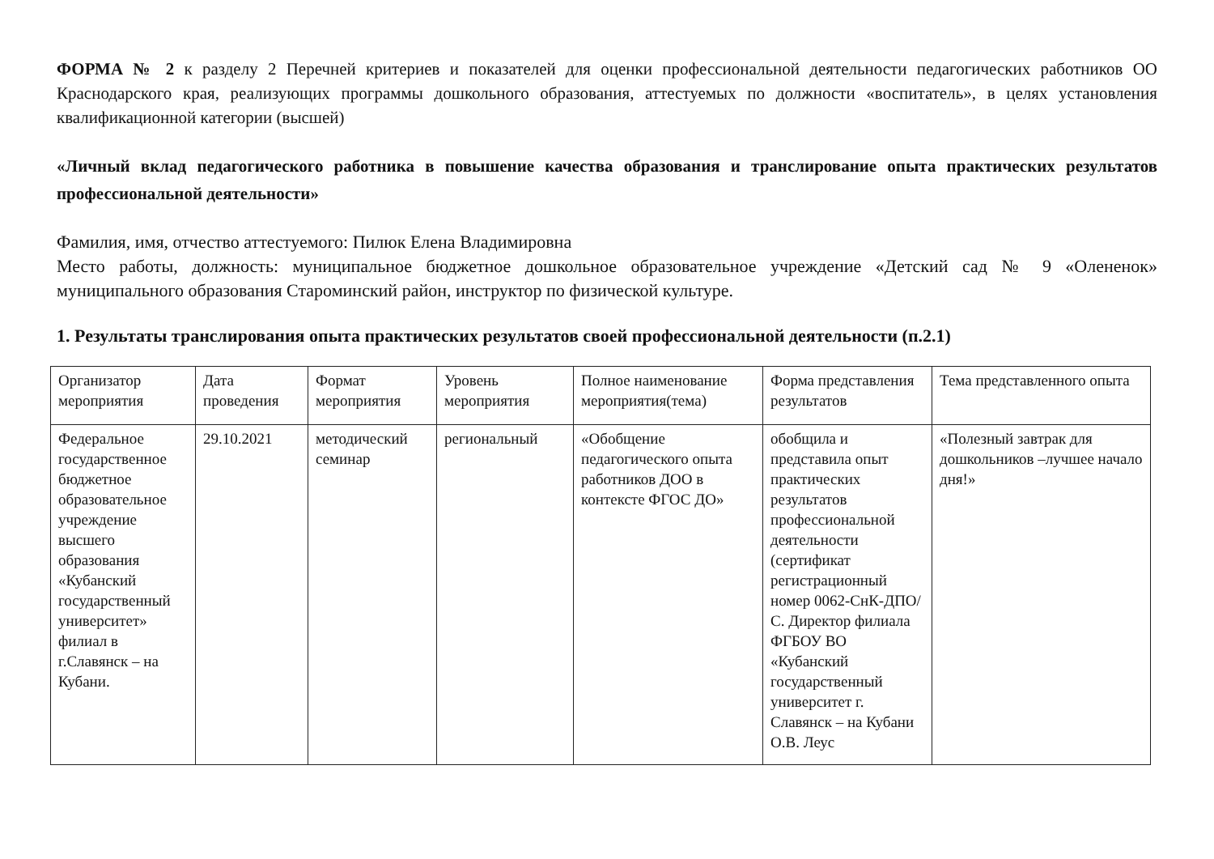ФОРМА № 2 к разделу 2 Перечней критериев и показателей для оценки профессиональной деятельности педагогических работников ОО Краснодарского края, реализующих программы дошкольного образования, аттестуемых по должности «воспитатель», в целях установления квалификационной категории (высшей)
«Личный вклад педагогического работника в повышение качества образования и транслирование опыта практических результатов профессиональной деятельности»
Фамилия, имя, отчество аттестуемого: Пилюк Елена Владимировна
Место работы, должность: муниципальное бюджетное дошкольное образовательное учреждение «Детский сад № 9 «Олененок» муниципального образования Староминский район, инструктор по физической культуре.
1. Результаты транслирования опыта практических результатов своей профессиональной деятельности (п.2.1)
| Организатор мероприятия | Дата проведения | Формат мероприятия | Уровень мероприятия | Полное наименование мероприятия(тема) | Форма представления результатов | Тема представленного опыта |
| Федеральное государственное бюджетное образовательное учреждение высшего образования «Кубанский государственный университет» филиал в г.Славянск – на Кубани. | 29.10.2021 | методический семинар | региональный | «Обобщение педагогического опыта работников ДОО в контексте ФГОС ДО» | обобщила и представила опыт практических результатов профессиональной деятельности (сертификат регистрационный номер 0062-СнК-ДПО/С. Директор филиала ФГБОУ ВО «Кубанский государственный университет г. Славянск – на Кубани О.В. Леус | «Полезный завтрак для дошкольников –лучшее начало дня!» |